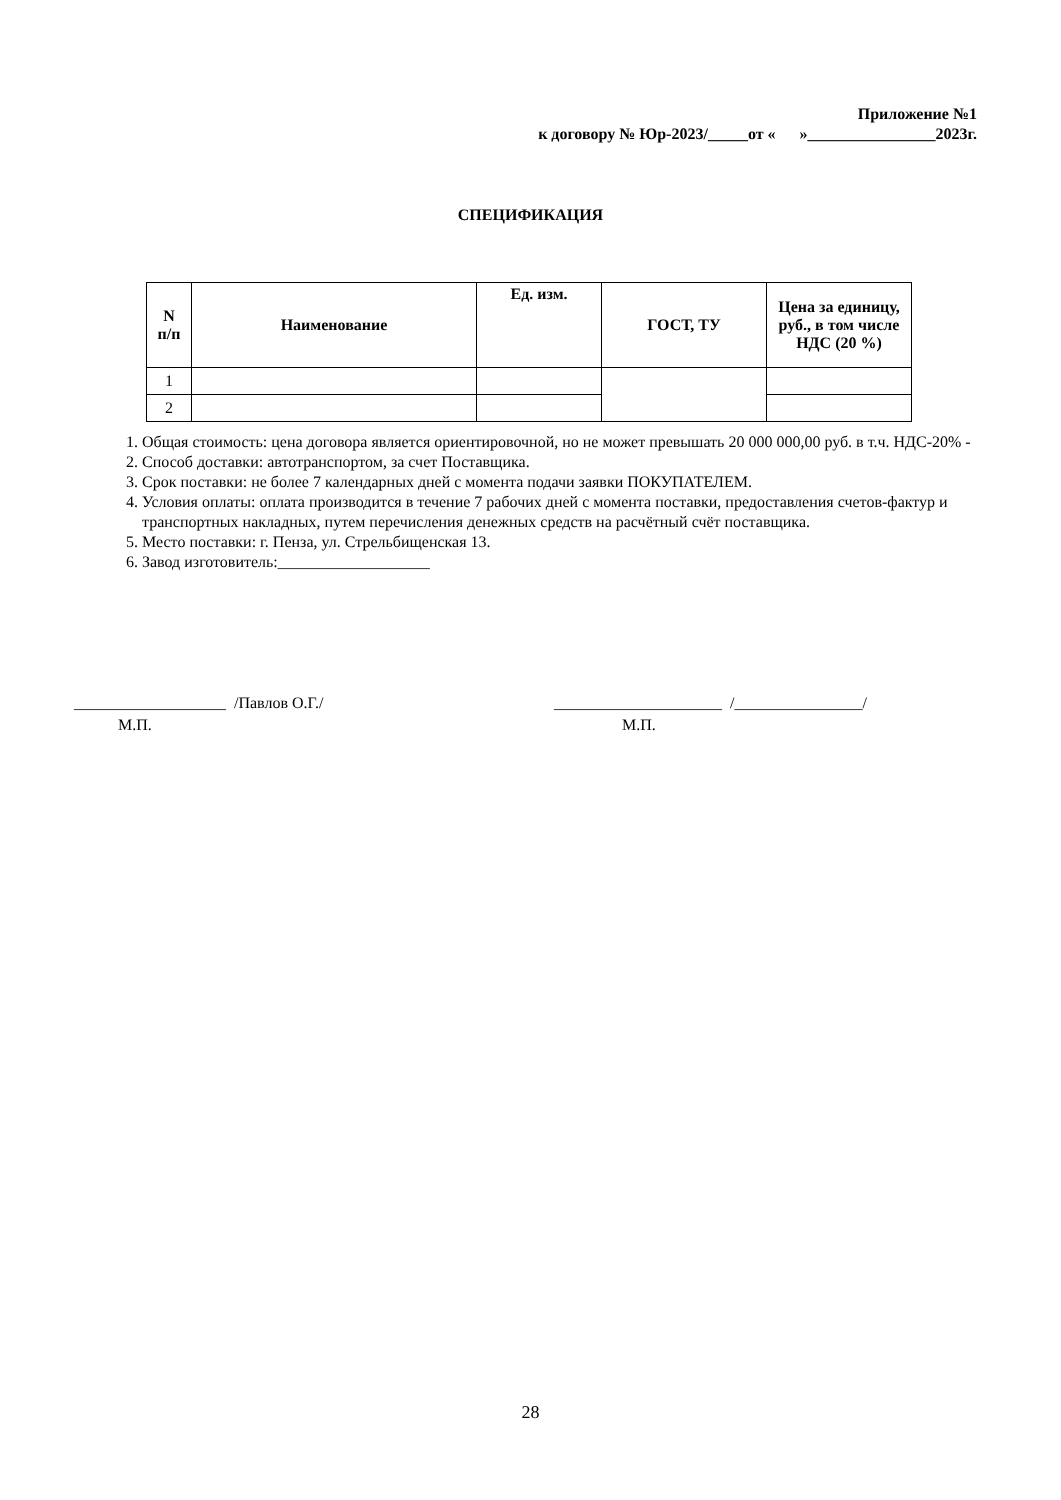Приложение №1
к договору № Юр-2023/_____от « »________________2023г.
СПЕЦИФИКАЦИЯ
| N п/п | Наименование | Ед. изм. | ГОСТ, ТУ | Цена за единицу, руб., в том числе НДС (20 %) |
| --- | --- | --- | --- | --- |
| 1 | | | | |
| 2 | | | | |
1. Общая стоимость: цена договора является ориентировочной, но не может превышать 20 000 000,00 руб. в т.ч. НДС-20% -
2. Способ доставки: автотранспортом, за счет Поставщика.
3. Срок поставки: не более 7 календарных дней с момента подачи заявки ПОКУПАТЕЛЕМ.
4. Условия оплаты: оплата производится в течение 7 рабочих дней с момента поставки, предоставления счетов-фактур и транспортных накладных, путем перечисления денежных средств на расчётный счёт поставщика.
5. Место поставки: г. Пенза, ул. Стрельбищенская 13.
6. Завод изготовитель:___________________
___________________ /Павлов О.Г./
М.П.
_____________________ /________________/
М.П.
28